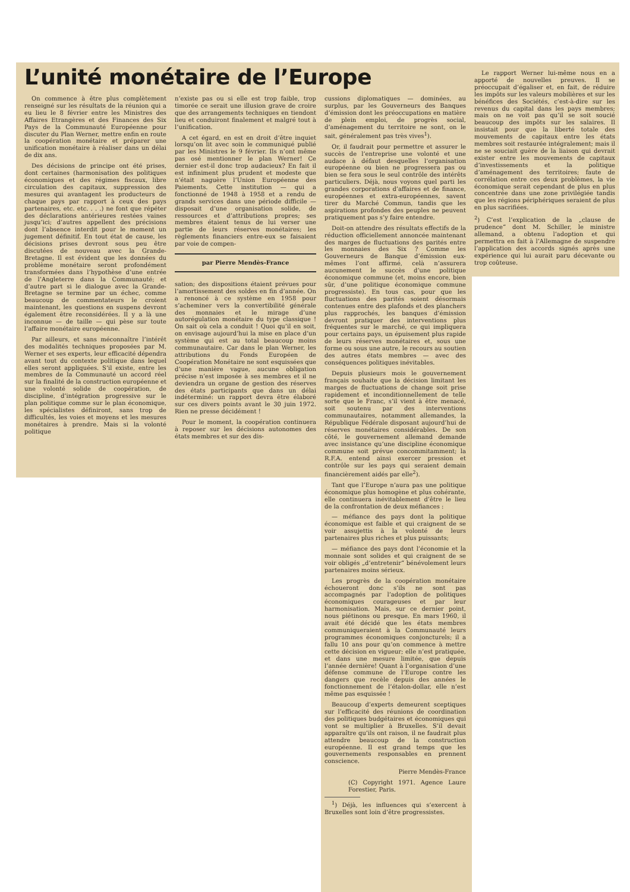L’unité monétaire de l’Europe
On commence à être plus complètement renseigné sur les résultats de la réunion qui a eu lieu le 8 février entre les Ministres des Affaires Etrangères et des Finances des Six Pays de la Communauté Européenne pour discuter du Plan Werner, mettre enfin en route la coopération monétaire et préparer une unification monétaire à réaliser dans un délai de dix ans.
Des décisions de principe ont été prises, dont certaines (harmonisation des politiques économiques et des régimes fiscaux, libre circulation des capitaux, suppression des mesures qui avantagent les producteurs de chaque pays par rapport à ceux des pays partenaires, etc. etc. . . .) ne font que répéter des déclarations antérieures restées vaines jusqu’ici; d’autres appellent des précisions dont l’absence interdit pour le moment un jugement définitif. En tout état de cause, les décisions prises devront sous peu être discutées de nouveau avec la Grande-Bretagne. Il est évident que les données du problème monétaire seront profondément transformées dans l’hypothèse d’une entrée de l’Angleterre dans la Communauté; et d’autre part si le dialogue avec la Grande-Bretagne se termine par un échec, comme beaucoup de commentateurs le croient maintenant, les questions en suspens devront également être reconsidérées. Il y a là une inconnue — de taille — qui pèse sur toute l’affaire monétaire européenne.
Par ailleurs, et sans méconnaître l’intérêt des modalités techniques proposées par M. Werner et ses experts, leur efficacité dépendra avant tout du contexte politique dans lequel elles seront appliquées. S’il existe, entre les membres de la Communauté un accord réel sur la finalité de la construction européenne et une volonté solide de coopération, de discipline, d’intégration progressive sur le plan politique comme sur le plan économique, les spécialistes définiront, sans trop de difficultés, les voies et moyens et les mesures monétaires à prendre. Mais si la volonté politique
n’existe pas ou si elle est trop faible, trop timorée ce serait une illusion grave de croire que des arrangements techniques en tiendont lieu et conduiront finalement et malgré tout à l’unification.
A cet égard, en est en droit d’être inquiet lorsqu’on lit avec soin le communiqué publié par les Ministres le 9 février. Ils n’ont même pas osé mentionner le plan Werner! Ce dernier est-il donc trop audacieux? En fait il est infiniment plus prudent et modeste que n’était naguère l’Union Européenne des Paiements. Cette institution — qui a fonctionné de 1948 à 1958 et a rendu de grands services dans une période difficile — disposait d’une organisation solide, de ressources et d’attributions propres; ses membres étaient tenus de lui verser une partie de leurs réserves monétaires; les règlements financiers entre-eux se faisaient par voie de compen-
par Pierre Mendès-France
sation; des dispositions étaient prévues pour l’amortissement des soldes en fin d’année. On a renoncé à ce système en 1958 pour s’acheminer vers la convertibilité générale des monnaies et le mirage d’une autorégulation monétaire du type classique ! On sait où cela a conduit ! Quoi qu’il en soit, on envisage aujourd’hui la mise en place d’un système qui est au total beaucoup moins communautaire. Car dans le plan Werner, les attributions du Fonds Européen de Coopération Monétaire ne sont esquissées que d’une manière vague, aucune obligation précise n’est imposée à ses membres et il ne deviendra un organe de gestion des réserves des états participants que dans un délai indéterminé: un rapport devra être élaboré sur ces divers points avant le 30 juin 1972. Rien ne presse décidément !
Pour le moment, la coopération continuera à reposer sur les décisions autonomes des états membres et sur des dis-
cussions diplomatiques — dominées, au surplus, par les Gouverneurs des Banques d’émission dont les préoccupations en matière de plein emploi, de progrès social, d’aménagement du territoire ne sont, on le sait, généralement pas très vives<sup>1</sup>).
Or, il faudrait pour permettre et assurer le succès de l’entreprise une volonté et une audace à défaut desquelles l’organisation européenne ou bien ne progressera pas ou bien se fera sous le seul contrôle des intérêts particuliers. Déjà, nous voyons quel parti les grandes corporations d’affaires et de finance, européennes et extra-européennes, savent tirer du Marché Commun, tandis que les aspirations profondes des peuples ne peuvent pratiquement pas s’y faire entendre.
Doit-on attendre des résultats effectifs de la réduction officiellement annoncée maintenant des marges de fluctuations des parités entre les monnaies des Six ? Comme les Gouverneurs de Banque d’émission eux-mêmes l’ont affirmé, celà n’assurera aucunement le succès d’une politique économique commune (et, moins encore, bien sûr, d’une politique économique commune progressiste). En tous cas, pour que les fluctuations des parités soient désormais contenues entre des plafonds et des planchers plus rapprochés, les banques d’émission devront pratiquer des interventions plus fréquentes sur le marché, ce qui impliquera pour certains pays, un épuisement plus rapide de leurs réserves monétaires et, sous une forme ou sous une autre, le recours au soutien des autres états membres — avec des conséquences politiques inévitables.
Depuis plusieurs mois le gouvernement français souhaite que la décision limitant les marges de fluctuations de change soit prise rapidement et inconditionnellement de telle sorte que le Franc, s’il vient à être menacé, soit soutenu par des interventions communautaires, notamment allemandes, la République Fédérale disposant aujourd’hui de réserves monétaires considérables. De son côté, le gouvernement allemand demande avec insistance qu’une discipline économique commune soit prévue concommitamment; la R.F.A. entend ainsi exercer pression et contrôle sur les pays qui seraient demain financièrement aidés par elle<sup>2</sup>).
Tant que l’Europe n’aura pas une politique économique plus homogène et plus cohérante, elle continuera inévitablement d’être le lieu de la confrontation de deux méfiances :
— méfiance des pays dont la politique économique est faible et qui craignent de se voir assujettis à la volonté de leurs partenaires plus riches et plus puissants;
— méfiance des pays dont l’économie et la monnaie sont solides et qui craignent de se voir obligés „d’entretenir“ bénévolement leurs partenaires moins sérieux.
Les progrès de la coopération monétaire échoueront donc s’ils ne sont pas accompagnés par l’adoption de politiques économiques courageuses et par leur harmonisation. Mais, sur ce dernier point, nous piétinons ou presque. En mars 1960, il avait été décidé que les états membres communiqueraient à la Communauté leurs programmes économiques conjoncturels; il a fallu 10 ans pour qu’on commence à mettre cette décision en vigueur; elle n’est pratiquée, et dans une mesure limitée, que depuis l’année dernière! Quant à l’organisation d’une défense commune de l’Europe contre les dangers que recèle depuis des années le fonctionnement de l’étalon-dollar, elle n’est même pas esquissée !
Beaucoup d’experts demeurent sceptiques sur l’efficacité des réunions de coordination des politiques budgétaires et économiques qui vont se multiplier à Bruxelles. S’il devait apparaître qu’ils ont raison, il ne faudrait plus attendre beaucoup de la construction européenne. Il est grand temps que les gouvernements responsables en prennent conscience.
Pierre Mendès-France
(C) Copyright 1971. Agence Laure Forestier, Paris.
<sup>1</sup>) Déjà, les influences qui s’exercent à Bruxelles sont loin d’être progressistes.
Le rapport Werner lui-même nous en a apporté de nouvelles preuves. Il se préoccupait d’égaliser et, en fait, de réduire les impôts sur les valeurs mobilières et sur les bénéfices des Sociétés, c’est-à-dire sur les revenus du capital dans les pays membres; mais on ne voit pas qu’il se soit soucié beaucoup des impôts sur les salaires. Il insistait pour que la liberté totale des mouvements de capitaux entre les états membres soit restaurée intégralement; mais il ne se souciait guère de la liaison qui devrait exister entre les mouvements de capitaux d’investissements et la politique d’aménagement des territoires; faute de corrélation entre ces deux problèmes, la vie économique serait cependant de plus en plus concentrée dans une zone privilégiée tandis que les régions périphériques seraient de plus en plus sacrifiées.
<sup>2</sup>) C’est l’explication de la „clause de prudence“ dont M. Schiller, le ministre allemand, a obtenu l’adoption et qui permettra en fait à l’Allemagne de suspendre l’application des accords signés après une expérience qui lui aurait paru décevante ou trop coûteuse.